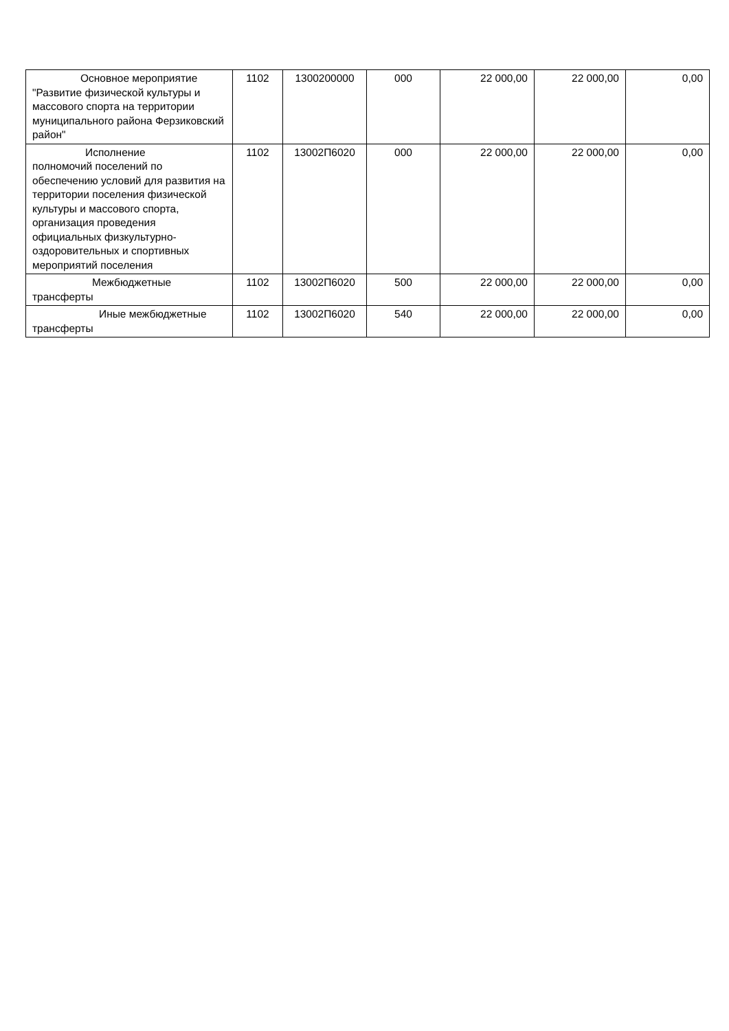| Основное мероприятие "Развитие физической культуры и массового спорта на территории муниципального района Ферзиковский район" | 1102 | 1300200000 | 000 | 22 000,00 | 22 000,00 | 0,00 |
| Исполнение полномочий поселений по обеспечению условий для развития на территории поселения физической культуры и массового спорта, организация проведения официальных физкультурно-оздоровительных и спортивных мероприятий поселения | 1102 | 13002П6020 | 000 | 22 000,00 | 22 000,00 | 0,00 |
| Межбюджетные трансферты | 1102 | 13002П6020 | 500 | 22 000,00 | 22 000,00 | 0,00 |
| Иные межбюджетные трансферты | 1102 | 13002П6020 | 540 | 22 000,00 | 22 000,00 | 0,00 |